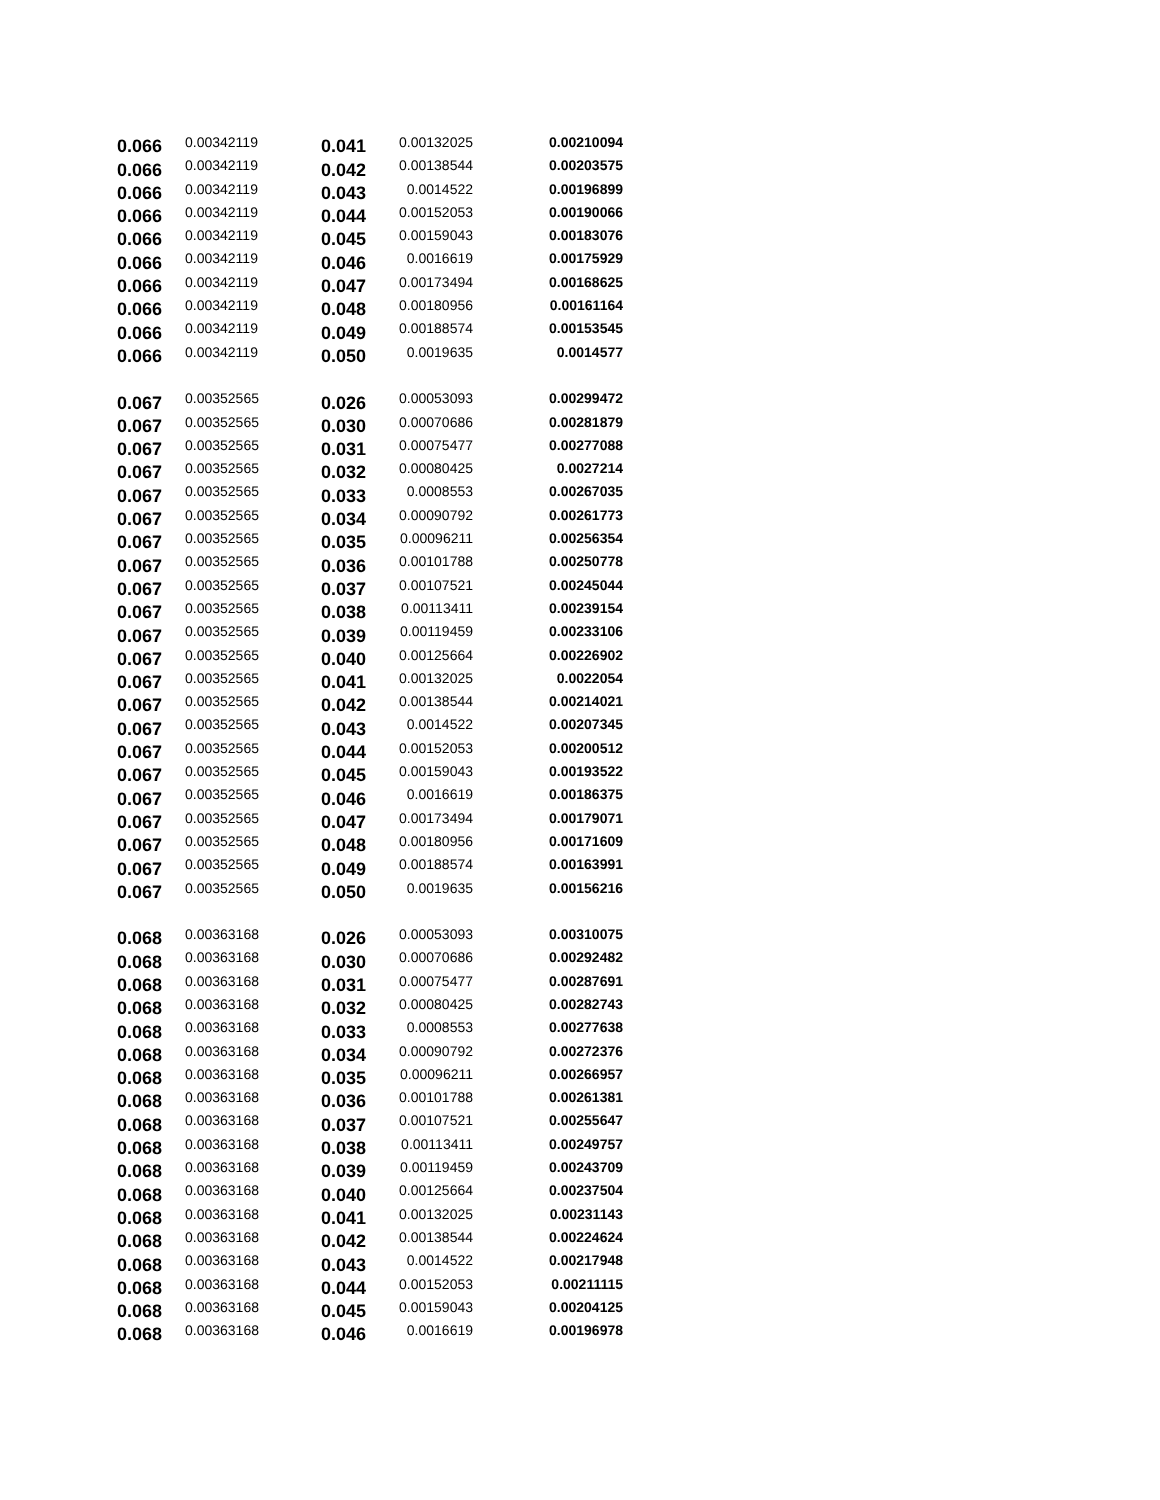| 0.066 | 0.00342119 | 0.041 | 0.00132025 | 0.00210094 |
| 0.066 | 0.00342119 | 0.042 | 0.00138544 | 0.00203575 |
| 0.066 | 0.00342119 | 0.043 | 0.0014522 | 0.00196899 |
| 0.066 | 0.00342119 | 0.044 | 0.00152053 | 0.00190066 |
| 0.066 | 0.00342119 | 0.045 | 0.00159043 | 0.00183076 |
| 0.066 | 0.00342119 | 0.046 | 0.0016619 | 0.00175929 |
| 0.066 | 0.00342119 | 0.047 | 0.00173494 | 0.00168625 |
| 0.066 | 0.00342119 | 0.048 | 0.00180956 | 0.00161164 |
| 0.066 | 0.00342119 | 0.049 | 0.00188574 | 0.00153545 |
| 0.066 | 0.00342119 | 0.050 | 0.0019635 | 0.0014577 |
| 0.067 | 0.00352565 | 0.026 | 0.00053093 | 0.00299472 |
| 0.067 | 0.00352565 | 0.030 | 0.00070686 | 0.00281879 |
| 0.067 | 0.00352565 | 0.031 | 0.00075477 | 0.00277088 |
| 0.067 | 0.00352565 | 0.032 | 0.00080425 | 0.0027214 |
| 0.067 | 0.00352565 | 0.033 | 0.0008553 | 0.00267035 |
| 0.067 | 0.00352565 | 0.034 | 0.00090792 | 0.00261773 |
| 0.067 | 0.00352565 | 0.035 | 0.00096211 | 0.00256354 |
| 0.067 | 0.00352565 | 0.036 | 0.00101788 | 0.00250778 |
| 0.067 | 0.00352565 | 0.037 | 0.00107521 | 0.00245044 |
| 0.067 | 0.00352565 | 0.038 | 0.00113411 | 0.00239154 |
| 0.067 | 0.00352565 | 0.039 | 0.00119459 | 0.00233106 |
| 0.067 | 0.00352565 | 0.040 | 0.00125664 | 0.00226902 |
| 0.067 | 0.00352565 | 0.041 | 0.00132025 | 0.0022054 |
| 0.067 | 0.00352565 | 0.042 | 0.00138544 | 0.00214021 |
| 0.067 | 0.00352565 | 0.043 | 0.0014522 | 0.00207345 |
| 0.067 | 0.00352565 | 0.044 | 0.00152053 | 0.00200512 |
| 0.067 | 0.00352565 | 0.045 | 0.00159043 | 0.00193522 |
| 0.067 | 0.00352565 | 0.046 | 0.0016619 | 0.00186375 |
| 0.067 | 0.00352565 | 0.047 | 0.00173494 | 0.00179071 |
| 0.067 | 0.00352565 | 0.048 | 0.00180956 | 0.00171609 |
| 0.067 | 0.00352565 | 0.049 | 0.00188574 | 0.00163991 |
| 0.067 | 0.00352565 | 0.050 | 0.0019635 | 0.00156216 |
| 0.068 | 0.00363168 | 0.026 | 0.00053093 | 0.00310075 |
| 0.068 | 0.00363168 | 0.030 | 0.00070686 | 0.00292482 |
| 0.068 | 0.00363168 | 0.031 | 0.00075477 | 0.00287691 |
| 0.068 | 0.00363168 | 0.032 | 0.00080425 | 0.00282743 |
| 0.068 | 0.00363168 | 0.033 | 0.0008553 | 0.00277638 |
| 0.068 | 0.00363168 | 0.034 | 0.00090792 | 0.00272376 |
| 0.068 | 0.00363168 | 0.035 | 0.00096211 | 0.00266957 |
| 0.068 | 0.00363168 | 0.036 | 0.00101788 | 0.00261381 |
| 0.068 | 0.00363168 | 0.037 | 0.00107521 | 0.00255647 |
| 0.068 | 0.00363168 | 0.038 | 0.00113411 | 0.00249757 |
| 0.068 | 0.00363168 | 0.039 | 0.00119459 | 0.00243709 |
| 0.068 | 0.00363168 | 0.040 | 0.00125664 | 0.00237504 |
| 0.068 | 0.00363168 | 0.041 | 0.00132025 | 0.00231143 |
| 0.068 | 0.00363168 | 0.042 | 0.00138544 | 0.00224624 |
| 0.068 | 0.00363168 | 0.043 | 0.0014522 | 0.00217948 |
| 0.068 | 0.00363168 | 0.044 | 0.00152053 | 0.00211115 |
| 0.068 | 0.00363168 | 0.045 | 0.00159043 | 0.00204125 |
| 0.068 | 0.00363168 | 0.046 | 0.0016619 | 0.00196978 |